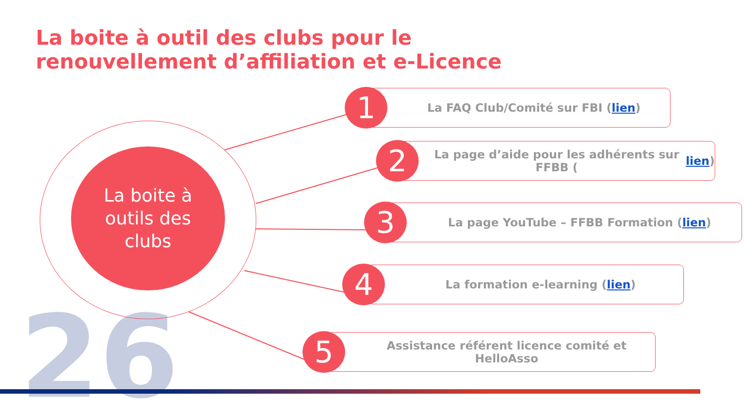La boite à outil des clubs pour le
renouvellement d’affiliation et e-Licence
26
La boite à
outils des
clubs
La FAQ Club/Comité sur FBI (lien)
1
La page d’aide pour les adhérents sur FFBB (lien)
2
La page YouTube – FFBB Formation (lien)
3
La formation e-learning (lien)
4
Assistance référent licence comité et HelloAsso
5